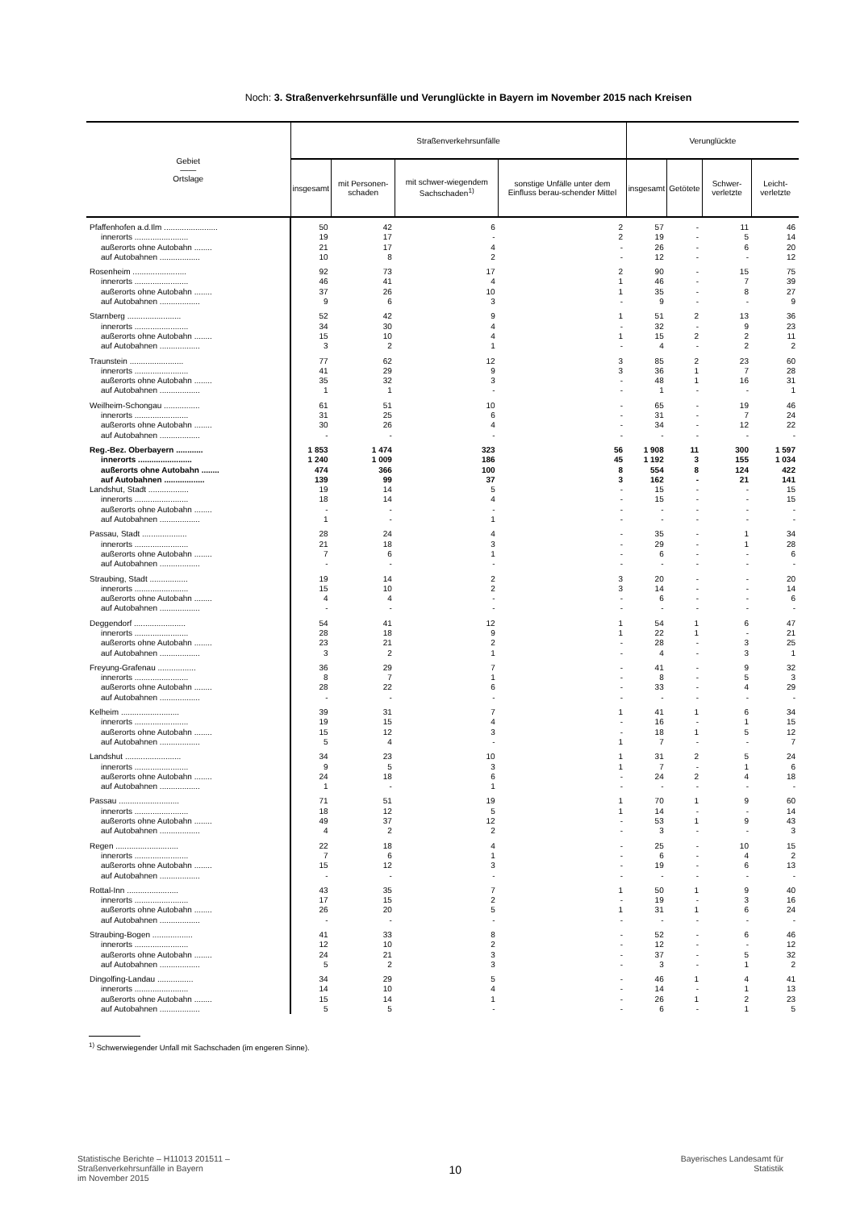Noch: 3. Straßenverkehrsunfälle und Verunglückte in Bayern im November 2015 nach Kreisen
| Gebiet —— Ortslage | Straßenverkehrsunfälle | | | | Verunglückte | | | |
| --- | --- | --- | --- | --- | --- | --- | --- | --- |
| | insgesamt | mit Personen-schaden | mit schwer-wiegendem Sachschaden<sup>1)</sup> | sonstige Unfälle unter dem Einfluss berau-schender Mittel | insgesamt | Getötete | Schwer-verletzte | Leicht-verletzte |
| Pfaffenhofen a.d.Ilm ........................ | 50 | 42 | 6 | 2 | 57 | - | 11 | 46 |
| innerorts ........................ | 19 | 17 | - | 2 | 19 | - | 5 | 14 |
| außerorts ohne Autobahn ........ | 21 | 17 | 4 | - | 26 | - | 6 | 20 |
| auf Autobahnen .................. | 10 | 8 | 2 | - | 12 | - | - | 12 |
| Rosenheim ........................ | 92 | 73 | 17 | 2 | 90 | - | 15 | 75 |
| innerorts ........................ | 46 | 41 | 4 | 1 | 46 | - | 7 | 39 |
| außerorts ohne Autobahn ........ | 37 | 26 | 10 | 1 | 35 | - | 8 | 27 |
| auf Autobahnen .................. | 9 | 6 | 3 | - | 9 | - | - | 9 |
| Starnberg ........................ | 52 | 42 | 9 | 1 | 51 | 2 | 13 | 36 |
| innerorts ........................ | 34 | 30 | 4 | - | 32 | - | 9 | 23 |
| außerorts ohne Autobahn ........ | 15 | 10 | 4 | 1 | 15 | 2 | 2 | 11 |
| auf Autobahnen .................. | 3 | 2 | 1 | - | 4 | - | 2 | 2 |
| Traunstein ........................ | 77 | 62 | 12 | 3 | 85 | 2 | 23 | 60 |
| innerorts ........................ | 41 | 29 | 9 | 3 | 36 | 1 | 7 | 28 |
| außerorts ohne Autobahn ........ | 35 | 32 | 3 | - | 48 | 1 | 16 | 31 |
| auf Autobahnen .................. | 1 | 1 | - | - | 1 | - | - | 1 |
| Weilheim-Schongau ................ | 61 | 51 | 10 | - | 65 | - | 19 | 46 |
| innerorts ........................ | 31 | 25 | 6 | - | 31 | - | 7 | 24 |
| außerorts ohne Autobahn ........ | 30 | 26 | 4 | - | 34 | - | 12 | 22 |
| auf Autobahnen .................. | - | - | - | - | - | - | - | - |
| Reg.-Bez. Oberbayern ............ | 1 853 | 1 474 | 323 | 56 | 1 908 | 11 | 300 | 1 597 |
| innerorts ........................ | 1 240 | 1 009 | 186 | 45 | 1 192 | 3 | 155 | 1 034 |
| außerorts ohne Autobahn ........ | 474 | 366 | 100 | 8 | 554 | 8 | 124 | 422 |
| auf Autobahnen .................. | 139 | 99 | 37 | 3 | 162 | - | 21 | 141 |
| Landshut, Stadt .................. | 19 | 14 | 5 | - | 15 | - | - | 15 |
| innerorts ........................ | 18 | 14 | 4 | - | 15 | - | - | 15 |
| außerorts ohne Autobahn ........ | - | - | - | - | - | - | - | - |
| auf Autobahnen .................. | 1 | - | 1 | - | - | - | - | - |
| Passau, Stadt .................... | 28 | 24 | 4 | - | 35 | - | 1 | 34 |
| innerorts ........................ | 21 | 18 | 3 | - | 29 | - | 1 | 28 |
| außerorts ohne Autobahn ........ | 7 | 6 | 1 | - | 6 | - | - | 6 |
| auf Autobahnen .................. | - | - | - | - | - | - | - | - |
| Straubing, Stadt ................. | 19 | 14 | 2 | 3 | 20 | - | - | 20 |
| innerorts ........................ | 15 | 10 | 2 | 3 | 14 | - | - | 14 |
| außerorts ohne Autobahn ........ | 4 | 4 | - | - | 6 | - | - | 6 |
| auf Autobahnen .................. | - | - | - | - | - | - | - | - |
| Deggendorf ....................... | 54 | 41 | 12 | 1 | 54 | 1 | 6 | 47 |
| innerorts ........................ | 28 | 18 | 9 | 1 | 22 | 1 | - | 21 |
| außerorts ohne Autobahn ........ | 23 | 21 | 2 | - | 28 | - | 3 | 25 |
| auf Autobahnen .................. | 3 | 2 | 1 | - | 4 | - | 3 | 1 |
| Freyung-Grafenau ................. | 36 | 29 | 7 | - | 41 | - | 9 | 32 |
| innerorts ........................ | 8 | 7 | 1 | - | 8 | - | 5 | 3 |
| außerorts ohne Autobahn ........ | 28 | 22 | 6 | - | 33 | - | 4 | 29 |
| auf Autobahnen .................. | - | - | - | - | - | - | - | - |
| Kelheim .......................... | 39 | 31 | 7 | 1 | 41 | 1 | 6 | 34 |
| innerorts ........................ | 19 | 15 | 4 | - | 16 | - | 1 | 15 |
| außerorts ohne Autobahn ........ | 15 | 12 | 3 | - | 18 | 1 | 5 | 12 |
| auf Autobahnen .................. | 5 | 4 | - | 1 | 7 | - | - | 7 |
| Landshut ......................... | 34 | 23 | 10 | 1 | 31 | 2 | 5 | 24 |
| innerorts ........................ | 9 | 5 | 3 | 1 | 7 | - | 1 | 6 |
| außerorts ohne Autobahn ........ | 24 | 18 | 6 | - | 24 | 2 | 4 | 18 |
| auf Autobahnen .................. | 1 | - | 1 | - | - | - | - | - |
| Passau ........................... | 71 | 51 | 19 | 1 | 70 | 1 | 9 | 60 |
| innerorts ........................ | 18 | 12 | 5 | 1 | 14 | - | - | 14 |
| außerorts ohne Autobahn ........ | 49 | 37 | 12 | - | 53 | 1 | 9 | 43 |
| auf Autobahnen .................. | 4 | 2 | 2 | - | 3 | - | - | 3 |
| Regen ............................ | 22 | 18 | 4 | - | 25 | - | 10 | 15 |
| innerorts ........................ | 7 | 6 | 1 | - | 6 | - | 4 | 2 |
| außerorts ohne Autobahn ........ | 15 | 12 | 3 | - | 19 | - | 6 | 13 |
| auf Autobahnen .................. | - | - | - | - | - | - | - | - |
| Rottal-Inn ....................... | 43 | 35 | 7 | 1 | 50 | 1 | 9 | 40 |
| innerorts ........................ | 17 | 15 | 2 | - | 19 | - | 3 | 16 |
| außerorts ohne Autobahn ........ | 26 | 20 | 5 | 1 | 31 | 1 | 6 | 24 |
| auf Autobahnen .................. | - | - | - | - | - | - | - | - |
| Straubing-Bogen .................. | 41 | 33 | 8 | - | 52 | - | 6 | 46 |
| innerorts ........................ | 12 | 10 | 2 | - | 12 | - | - | 12 |
| außerorts ohne Autobahn ........ | 24 | 21 | 3 | - | 37 | - | 5 | 32 |
| auf Autobahnen .................. | 5 | 2 | 3 | - | 3 | - | 1 | 2 |
| Dingolfing-Landau ................ | 34 | 29 | 5 | - | 46 | 1 | 4 | 41 |
| innerorts ........................ | 14 | 10 | 4 | - | 14 | - | 1 | 13 |
| außerorts ohne Autobahn ........ | 15 | 14 | 1 | - | 26 | 1 | 2 | 23 |
| auf Autobahnen .................. | 5 | 5 | - | - | 6 | - | 1 | 5 |
<sup>1)</sup> Schwerwiegender Unfall mit Sachschaden (im engeren Sinne).
Statistische Berichte – H11013 201511 –
Straßenverkehrsunfälle in Bayern
im November 2015
10
Bayerisches Landesamt für
Statistik